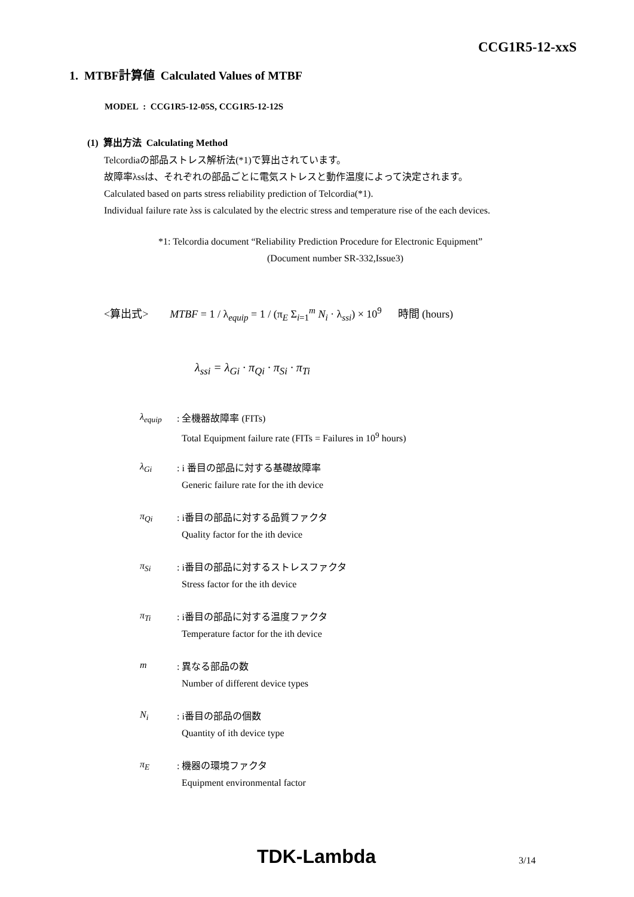CCG1R5-12-xxS
1. MTBF計算値 Calculated Values of MTBF
MODEL : CCG1R5-12-05S, CCG1R5-12-12S
(1) 算出方法 Calculating Method
Telcordiaの部品ストレス解析法(*1)で算出されています。
故障率λssは、それぞれの部品ごとに電気ストレスと動作温度によって決定されます。
Calculated based on parts stress reliability prediction of Telcordia(*1).
Individual failure rate λss is calculated by the electric stress and temperature rise of the each devices.
*1: Telcordia document “Reliability Prediction Procedure for Electronic Equipment”
(Document number SR-332,Issue3)
<算出式> MTBF = 1 / λ<sub>equip</sub> = 1 / (π<sub>E</sub> Σ<sub>i=1</sub><sup>m</sup> N<sub>i</sub> · λ<sub>ssi</sub>) × 10<sup>9</sup> 時間 (hours)
λ<sub>ssi</sub> = λ<sub>Gi</sub> · π<sub>Qi</sub> · π<sub>Si</sub> · π<sub>Ti</sub>
λ<sub>equip</sub>
: 全機器故障率 (FITs)
Total Equipment failure rate (FITs = Failures in 10<sup>9</sup> hours)
λ<sub>Gi</sub>
: i 番目の部品に対する基礎故障率
Generic failure rate for the ith device
π<sub>Qi</sub>
: i番目の部品に対する品質ファクタ
Quality factor for the ith device
π<sub>Si</sub>
: i番目の部品に対するストレスファクタ
Stress factor for the ith device
π<sub>Ti</sub>
: i番目の部品に対する温度ファクタ
Temperature factor for the ith device
m
: 異なる部品の数
Number of different device types
N<sub>i</sub>
: i番目の部品の個数
Quantity of ith device type
π<sub>E</sub>
: 機器の環境ファクタ
Equipment environmental factor
TDK-Lambda 3/14